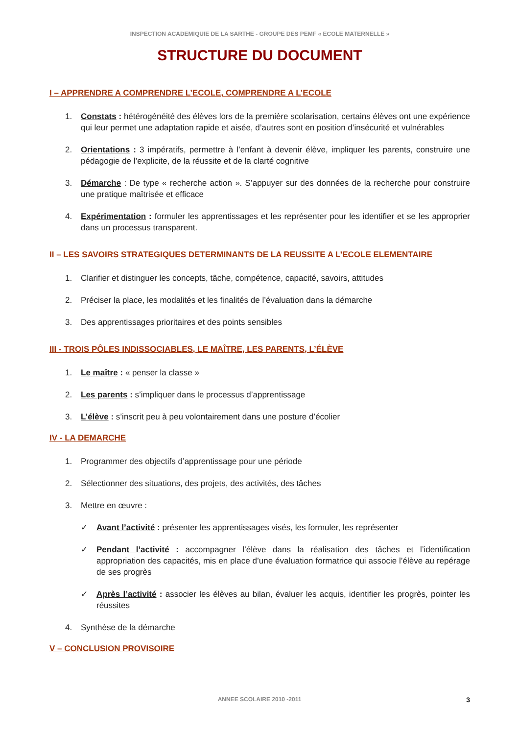INSPECTION ACADEMIQUIE DE LA SARTHE - GROUPE DES PEMF « ECOLE MATERNELLE »
STRUCTURE DU DOCUMENT
I – APPRENDRE A COMPRENDRE L’ECOLE, COMPRENDRE A L’ECOLE
1. Constats : hétérogénéité des élèves lors de la première scolarisation, certains élèves ont une expérience qui leur permet une adaptation rapide et aisée, d’autres sont en position d’insécurité et vulnérables
2. Orientations : 3 impératifs, permettre à l’enfant à devenir élève, impliquer les parents, construire une pédagogie de l’explicite, de la réussite et de la clarté cognitive
3. Démarche : De type « recherche action ». S’appuyer sur des données de la recherche pour construire une pratique maîtrisée et efficace
4. Expérimentation : formuler les apprentissages et les représenter pour les identifier et se les approprier dans un processus transparent.
II – LES SAVOIRS STRATEGIQUES DETERMINANTS DE LA REUSSITE A L’ECOLE ELEMENTAIRE
1. Clarifier et distinguer les concepts, tâche, compétence, capacité, savoirs, attitudes
2. Préciser la place, les modalités et les finalités de l’évaluation dans la démarche
3. Des apprentissages prioritaires et des points sensibles
III - TROIS PÔLES INDISSOCIABLES, LE MAÎTRE, LES PARENTS, L’ÉLÈVE
1. Le maître : « penser la classe »
2. Les parents : s’impliquer dans le processus d’apprentissage
3. L’élève : s’inscrit peu à peu volontairement dans une posture d’écolier
IV - LA DEMARCHE
1. Programmer des objectifs d’apprentissage pour une période
2. Sélectionner des situations, des projets, des activités, des tâches
3. Mettre en œuvre :
✓ Avant l’activité : présenter les apprentissages visés, les formuler, les représenter
✓ Pendant l’activité : accompagner l’élève dans la réalisation des tâches et l’identification appropriation des capacités, mis en place d’une évaluation formatrice qui associe l’élève au repérage de ses progrès
✓ Après l’activité : associer les élèves au bilan, évaluer les acquis, identifier les progrès, pointer les réussites
4. Synthèse de la démarche
V – CONCLUSION PROVISOIRE
ANNEE SCOLAIRE 2010 -2011 3